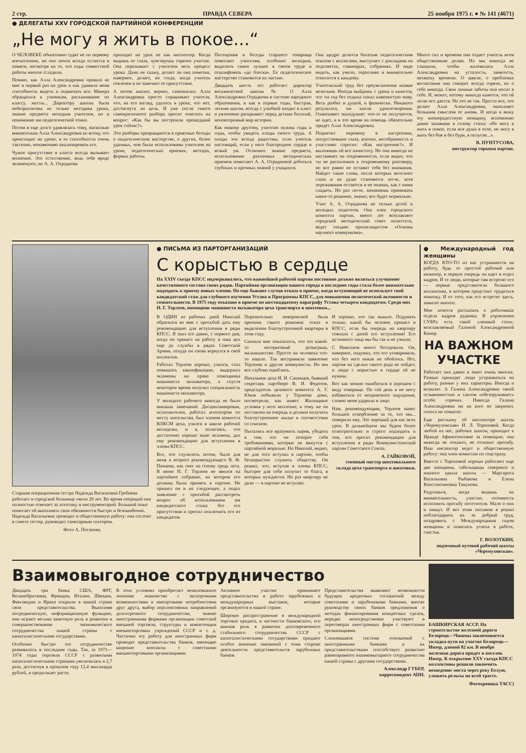2 стр. ПРАВДА СЕВЕРА 25 ноября 1975 г. ● № 141 (4671)
● ДЕЛЕГАТЫ XXV ГОРОДСКОЙ ПАРТИЙНОЙ КОНФЕРЕНЦИИ
„Не могу я жить в покое...“
О ЧЕЛОВЕКЕ объективно судят не по первому впечатлению, но оно почти всегда остается в памяти, несмотря на то, что годы совместной работы многое сгладили.
Помню, как Алла Александровна пришла ко мне в первый раз на урок и как удивила меня способность видеть и подмечать все. Манера обращаться к ученикам, расхаживание по классу, жесты... Директору школы были небезразличны не только методика урока, знание предмета молодым учителем, но и понимание им педагогической этики.
Потом я еще долго удивлялась тому, насколько внимательна Алла Александровна ко всему, что происходит на уроке, и ее способности очень тактично, ненавязчиво анализировать его.
Чужое присутствие в классе всегда вызывает волнение. Это естественно, ведь тебя вроде экзаменуют, но А. А. Отраднова
приходит на урок не как инспектор. Когда видишь ее глаза, чувствуешь горячее участие. Она переживает с учителем весь процесс урока. Даже не скажу, делает ли она пометки, наверное, делает, но тогда, когда учитель отвлечен и не замечает ее присутствия.
А потом анализ, вернее, самоанализ. Алла Александровна просто спрашивает учителя, что, на его взгляд, удалось в уроке, что нет, достигнута ли цель. И уже после такого самокритичного разбора просит ответить на вопрос: «Как бы вы построили прошедший урок сейчас?».
Эти разборы превращаются в приятные беседы о педагогическом мастерстве, о других, более удачных, чем были использованы учителем на уроке, педагогических приемах, методах, формах работы.
Посещения и беседы старшего товарища помогают учителям, особенно молодым, выделить самое лучшее в своем труде и отшлифовать «до блеска». Ее педагогическое мастерство становится их частью.
Двадцать шесть лет работает директор восьмилетней школы № 11 Алла Александровна Отраднова в системе народного образования, и как в первые годы, быстрая, легким шагом, всегда с улыбкой входит в класс и увлеченно раскрывает перед детьми богатый, неповторимый мир истории.
Как никому другому, учителю нужны годы и годы, чтобы увидеть плоды своего труда. А плоды эти всегда радостны, если учитель настоящий, если у него благородное сердце и ясный ум. Отличное знание предмета, использование различных методических приемов помогают А. А. Отрадновой добиться глубоких и прочных знаний у учащихся.
Она щедро делится богатым педагогическим опытом с коллегами, выступает с докладами на педсоветах, семинарах, собраниях. И надо видеть, как умело, терпеливо и внимательно относится к каждому.
Учительский труд без преувеличения назван нелегким. Иногда выйдешь с урока и кажется, что ты год без отдыха пахал каменистую ниву. Весь разбит и душой, и физически. Никакого результата, ни капли удовлетворения. Охватывает малодушие: что-то не получается, не идет, и в это время на помощь обязательно придет Алла Александровна.
Подметит перемену в настроении, погрустневшие глаза, апатию, несобранность и участливо спросит: «Как настроение?». И выложишь ей все начистоту. Но она никогда не настаивает на откровенности, если видит, что ты не расположен к откровенному разговору, но все равно не оставит тебя без внимания. Найдет такие слова, после которых веселеют глаза и на душе становится легче, хотя переживания остаются и не знаешь, как с ними сладить. Но раз легче, начинаешь принимать какое-то решение, значит, все будет нормально.
Учит А. А. Отраднова не только детей и молодых педагогов. Она член городского комитета партии, много лет возглавляет городской методический совет политсети, ведет секцию пропагандистов «Основы научного коммунизма».
Много сил и времени она отдает учитель всем общественным делам. Но мы никогда не слышали, чтобы жаловалась Алла Александровна на усталость, занятость, нехватку времени. О школе, о проблемах воспитания она говорит всегда горячо, но о себе никогда. Свои личные заботы она носит в себе. И, может, потому никогда кажется, что ей легко все дается. Но это не так. Просто все, что делает Алла Александровна, наполняет большим смыслом ее жизнь. И когда я вижу эту жизнерадостную женщину, вспоминаю давно запавшие в голову стихи: «Не могу я жить в покое, если вся душа в огне, не могу я жить без боя и без бури, в полусне...».
В. ПУНТУСОВА,
инструктор горкома партии.
Старшая операционная сестра Надежда Васильевна Гребнева работает в городской больнице около 20 лет. Во время операций она полностью отвечает за асептику и инструментарий. Большой опыт помогает ей выполнять свои обязанности быстро и безошибочно. Надежда Васильевна проводит и общественную работу: она состоит в совете сестер, руководит санитарным сектором.
Фото А. Потапова.
● ПИСЬМА ИЗ ПАРТОРГАНИЗАЦИЙ
С корыстью в сердце
На XXIV съезде КПСС подчеркивалось, что важнейшей работой партии постоянно должно являться улучшение качественного состава своих рядов. Партийная организация нашего города в последние годы стала более внимательно подходить к приему новых членов. Но еще бывают случаи отказа в приеме, когда вступающий не использует свой кандидатский стаж для глубокого изучения Устава и Программы КПСС, для повышения политической активности и сознательности. В 1975 году отказано в приеме по шестнадцатому параграфу Устава четырем кандидатам. Среди них Н. Г. Терлеев, помощник машиниста экскаватора цеха транспорта и шихтовки...
В ОДИН из рабочих дней Николай обратился ко мне с просьбой дать ему рекомендацию для вступления в ряды КПСС. Я знал его давно, с первого дня, когда он пришел на работу в наш цех еще до службы в рядах Советской Армии, откуда он снова вернулся в свой коллектив.
Работал Терлеев хорошо, учился, стал повышать квалификацию, выдержал экзамены на права помощника машиниста экскаватора, а спустя некоторое время получил специальность машиниста экскаватора.
У молодого рабочего никогда не было никаких замечаний. Дисциплинирован, исполнителен, работал агитатором по месту жительства, был членом комитета ВЛКСМ цеха, учился в школе рабочей молодежи, и я, полагаясь, что достаточно хорошо знаю человека, дал ему рекомендацию для вступления в члены КПСС.
Все, что случилось потом, было для меня и второго рекомендующего В. Ф. Пинаева, как снег на голову средь лета. В июне Н. Г. Терлеев не явился на партийное собрание, на котором его должны были принять в партию. Не пришел он и на следующее, а подал заявление с просьбой рассмотреть вопрос об использовании им кандидатского стажа без его присутствия и просил исключить его из кандидатов.
Поразительно невероятной была причина такого решения: отказ в выделении благоустроенной квартиры в этом году.
Сначала мне показалось, что это какой-то несерьезный розыгрыш, мальчишество. Просто на человека что-то нашло. Так восприняли заявление Терлеева и другие коммунисты. Но мы все глубоко ошиблись.
Начальник цеха И. И. Саканцев, бывший секретарь партбюро В. И. Федотов, председатель цехового комитета А. Г. Юков побывали у Терлеева дома, посмотрели, как живет. Жилищные условия у него неплохие, к тому же он поставлен на очередь и должен получить благоустроенное жилье в соответствии со списком.
Пытались все вразумить парня, убедить в том, что он позорит себя требованиями, которые не вяжутся с партийной моралью. Но Николай, видно, не для того вступал в партию, чтобы бескорыстно служить обществу. Он решил, что, вступая в члены КПСС, быстрее для себя получит те блага, в которых нуждается. Но раз квартиру не дали — в партию не вступаю.
И хорошо, что так вышло. Подумать только, какой бы человек пришел в КПСС, если бы очередь на квартиру совпала с датой его вступления! Его истинного лица мы бы так и не узнали.
С Николаем много беседовали. Он, наверное, подумал, что его уговаривали, что без него никак не обойтись. Нет, партия на сделки такого рода не пойдет, и люди с корыстью в сердце ей не нужны.
Вот как можно ошибиться в хорошем с виду товарище. По сей день я не могу избавиться от неприятного ощущения, словно меня ударили в лицо.
Нам, рекомендующим, Терлеев нанес большое оскорбление за то, что мы... поверили ему. Это хороший для нас всех урок. В дальнейшем мы будем более осмотрительно и строго подходить к тем, кто просит рекомендации для вступления в ряды Коммунистической партии Советского Союза.
А. ГАЙКОВОЙ,
сменный мастер шихтовального склада цеха транспорта и шихтовки.
● Международный год женщины
КОГДА КТО-ТО из нас устраивается на работу, будь то простой рабочий или инженер, в первую очередь он идет в отдел кадров. И те люди, которые там встретят его — первые представители большого коллектива, в котором предстоит трудиться новичку. И от того, как его встретят здесь, зависит многое.
Мне хочется рассказать о работниках отдела кадров рудника. В управлении СУБРа есть такой «личный стол», возглавляемый Галиной Александровной Кинер.
НА ВАЖНОМ УЧАСТКЕ
Работает она давно и знает очень многих. Разные приходят люди устраиваться на работу, разные у них характеры. Иногда и вспылят. А Галина Александровна своей отзывчивостью и тактом «обезоруживает» особо горячих. Никогда Галина Александровна ни на кого не закричит, голоса не повысит.
Еще расскажу об инспекторе шахты «Черемуховская» И. Л. Тороповой. Когда любой из нас, рабочих шахты, приходит к Ираиде Афиногентовне за помощью, она никогда не откажет, не отложит просьбу. Наш инспектор ведет и общественную работу: она член комиссии по соцстраху.
Вместе с Тороповой хорошо работают еще две женщины, табельщицы северного и южного крыла шахты — Маргарита Васильевна Рыбакова и Елена Константиновна Тикунова.
Радуешься, когда видишь их внимательность, участие, готовность исполнить просьбу посетителя. Мало о них и пишут. И вот этим письмом я решил поблагодарить их за добрый труд, поздравить с Международным годом женщины и пожелать успеха в работе, счастья.
Г. ВОЛОТКИН,
подземный путевой рабочий шахты «Черемуховская».
Взаимовыгодное сотрудничество
Двадцать три банка США, ФРГ, Великобритании, Франции, Италии, Швеции, Финляндии и Ирана открыли в нашей стране свои представительства. Выполняя посредническую, информационную функцию, они играют весьма заметную роль в развитии и совершенствовании экономического сотрудничества нашей страны с капиталистическими государствами.
Особенно быстро это сотрудничество развивалось в последние годы. Так, за 1971—1974 годы торговля СССР с развитыми капиталистическими странами увеличилась в 2,7 раза, достигнув в прошлом году 12,4 миллиарда рублей, и продолжает расти.
В этих условиях приобретает немаловажное значение знакомство с экспортными возможностями и импортными потребностями друг друга, выбор перспективных направлений долгосрочного сотрудничества, знание иностранными фирмами организации советской внешней торговли, структуры и компетенции внешнеторговых учреждений СССР и т. д. Частично эту работу для иностранных фирм проводят представительства банков, имеющие широкие контакты с советскими внешнеторговыми организациями.
Активное участие принимают представительства в работе зарубежных и международных выставок, которые организуются в нашей стране.
Широкое распространение в международной торговле кредита, в частности банковского, его важная роль в развитии долговременного стабильного сотрудничества СССР с капиталистическими государствами придают особое значение связанной с этим стороне деятельности представительств зарубежных банков.
Представительства выявляют возможности будущих кредитных соглашений между советскими и зарубежными банками, вносят руководству своих банков предложения о методах финансирования конкретных сделок, нередко непосредственно участвуют в переговорах иностранных фирм с советскими организациями.
Сложившаяся система отношений с иностранными банками и их представительствами способствует развитию равноправного взаимовыгодного сотрудничества нашей страны с другими государствами.
Александр ГУБЕР,
корреспондент АПН.
БАШКИРСКАЯ АССР. На строительстве железной дороги Белорецк—Чишмы заканчивается укладка пути на участке Белорецк—Инзер, длиной 82 км. В ноябре железная дорога придет в поселок Инзер. К открытию XXV съезда КПСС коллективы решили закончить возведение моста через реку Белую, уложить рельсы на всей трассе.
Фотохроника ТАСС)